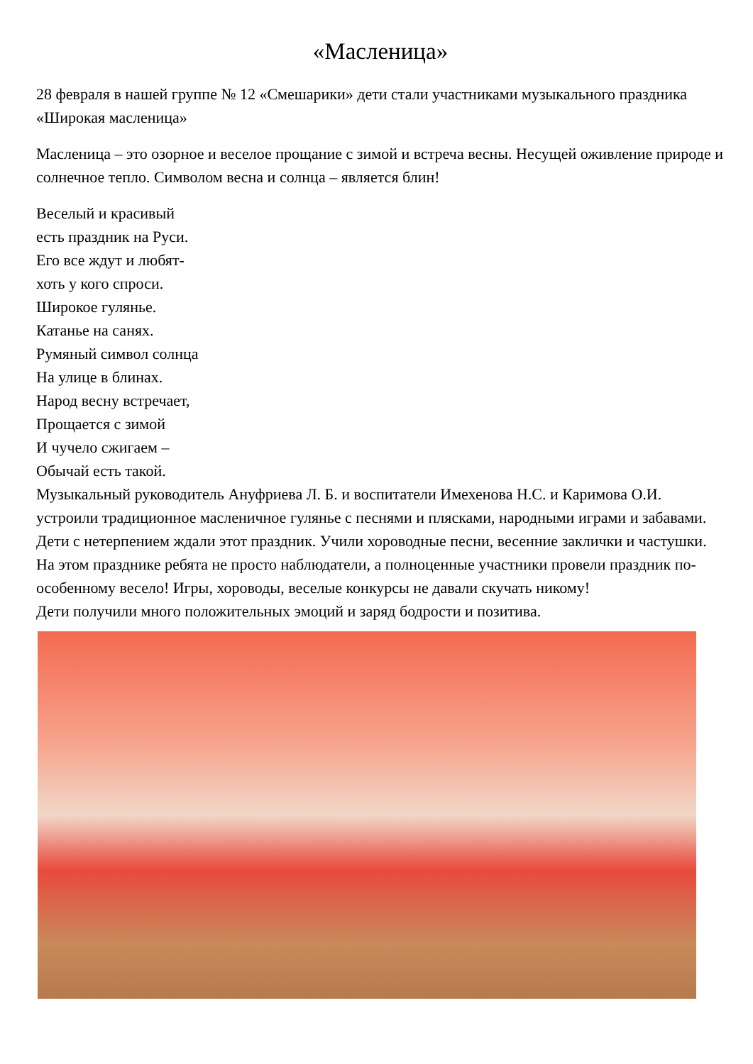«Масленица»
28 февраля в нашей группе № 12 «Смешарики» дети стали участниками музыкального праздника «Широкая масленица»
Масленица – это озорное и веселое прощание с зимой и встреча весны. Несущей оживление природе и солнечное тепло. Символом весна и солнца – является блин!
Веселый и красивый
есть праздник на Руси.
Его все ждут и любят-
хоть у кого спроси.
Широкое гулянье.
Катанье на санях.
Румяный символ солнца
На улице в блинах.
Народ весну встречает,
Прощается с зимой
И чучело сжигаем –
Обычай есть такой.
Музыкальный руководитель Ануфриева Л. Б. и воспитатели Имехенова Н.С. и Каримова О.И. устроили традиционное масленичное гулянье с песнями и плясками, народными играми и забавами. Дети с нетерпением ждали этот праздник. Учили хороводные песни, весенние заклички и частушки. На этом празднике ребята не просто наблюдатели, а полноценные участники провели праздник по-особенному весело! Игры, хороводы, веселые конкурсы не давали скучать никому!
Дети получили много положительных эмоций и заряд бодрости и позитива.